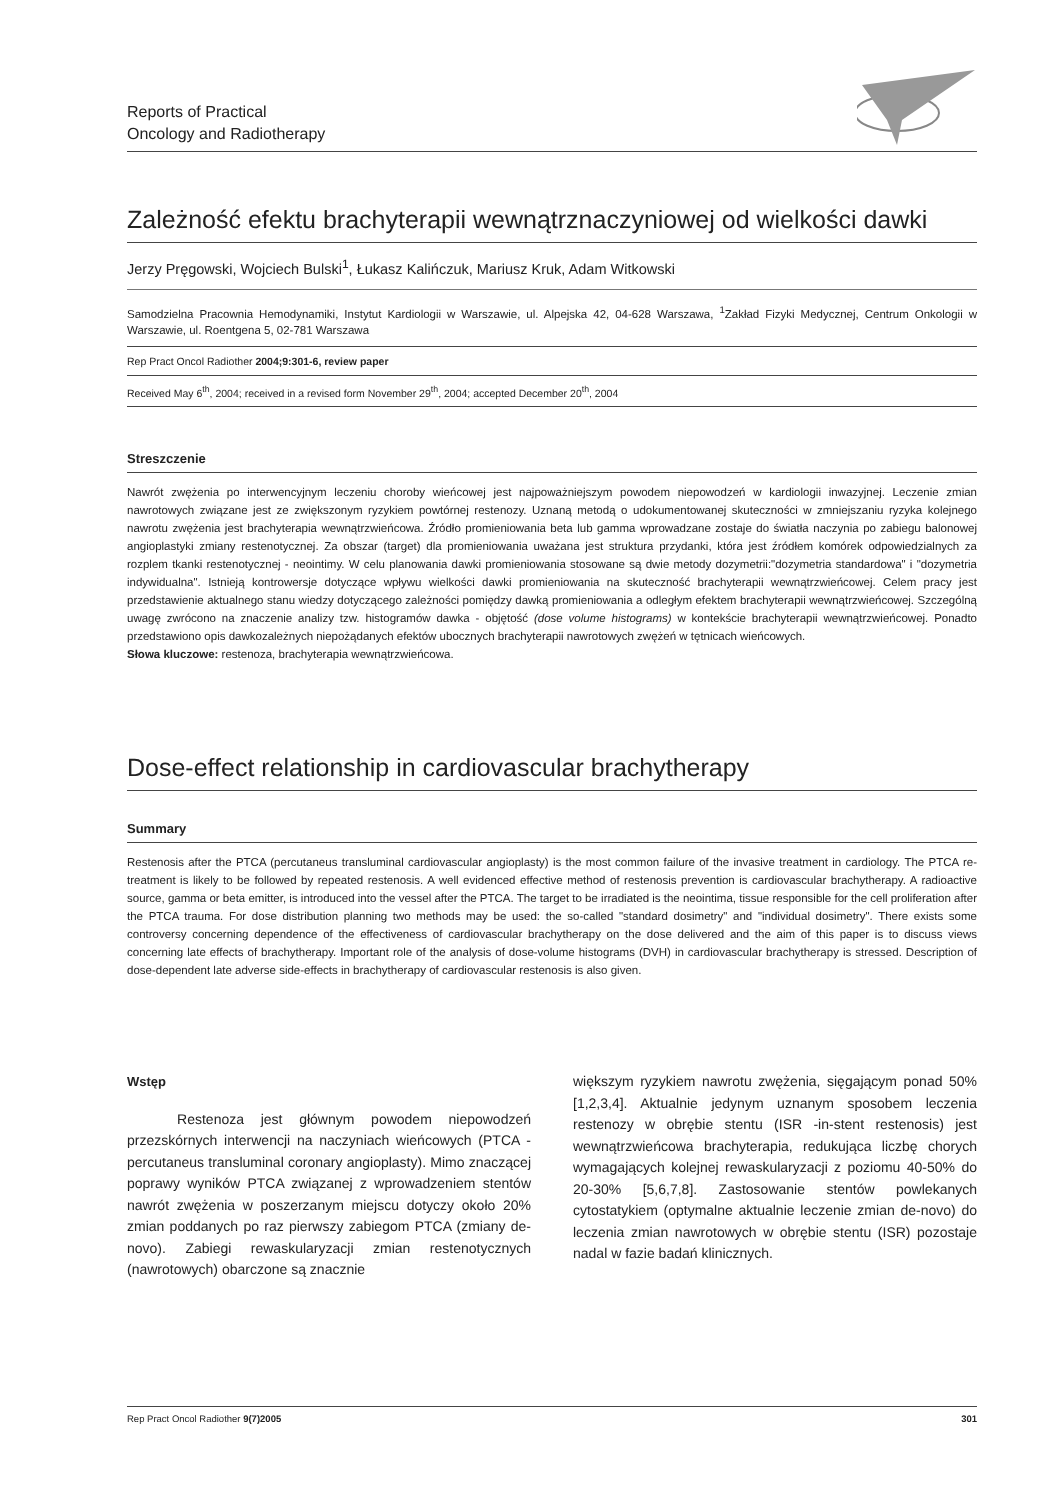Reports of Practical
Oncology and Radiotherapy
Zależność efektu brachyterapii wewnątrznaczyniowej od wielkości dawki
Jerzy Pręgowski, Wojciech Bulski<sup>1</sup>, Łukasz Kalińczuk, Mariusz Kruk, Adam Witkowski
Samodzielna Pracownia Hemodynamiki, Instytut Kardiologii w Warszawie, ul. Alpejska 42, 04-628 Warszawa, <sup>1</sup>Zakład Fizyki Medycznej, Centrum Onkologii w Warszawie, ul. Roentgena 5, 02-781 Warszawa
Rep Pract Oncol Radiother 2004;9:301-6, review paper
Received May 6<sup>th</sup>, 2004; received in a revised form November 29<sup>th</sup>, 2004; accepted December 20<sup>th</sup>, 2004
Streszczenie
Nawrót zwężenia po interwencyjnym leczeniu choroby wieńcowej jest najpoważniejszym powodem niepowodzeń w kardiologii inwazyjnej. Leczenie zmian nawrotowych związane jest ze zwiększonym ryzykiem powtórnej restenozy. Uznaną metodą o udokumentowanej skuteczności w zmniejszaniu ryzyka kolejnego nawrotu zwężenia jest brachyterapia wewnątrzwieńcowa. Źródło promieniowania beta lub gamma wprowadzane zostaje do światła naczynia po zabiegu balonowej angioplastyki zmiany restenotycznej. Za obszar (target) dla promieniowania uważana jest struktura przydanki, która jest źródłem komórek odpowiedzialnych za rozplem tkanki restenotycznej - neointimy. W celu planowania dawki promieniowania stosowane są dwie metody dozymetrii:"dozymetria standardowa" i "dozymetria indywidualna". Istnieją kontrowersje dotyczące wpływu wielkości dawki promieniowania na skuteczność brachyterapii wewnątrzwieńcowej. Celem pracy jest przedstawienie aktualnego stanu wiedzy dotyczącego zależności pomiędzy dawką promieniowania a odległym efektem brachyterapii wewnątrzwieńcowej. Szczególną uwagę zwrócono na znaczenie analizy tzw. histogramów dawka - objętość (dose volume histograms) w kontekście brachyterapii wewnątrzwieńcowej. Ponadto przedstawiono opis dawkozależnych niepożądanych efektów ubocznych brachyterapii nawrotowych zwężeń w tętnicach wieńcowych.
Słowa kluczowe: restenoza, brachyterapia wewnątrzwieńcowa.
Dose-effect relationship in cardiovascular brachytherapy
Summary
Restenosis after the PTCA (percutaneus transluminal cardiovascular angioplasty) is the most common failure of the invasive treatment in cardiology. The PTCA re-treatment is likely to be followed by repeated restenosis. A well evidenced effective method of restenosis prevention is cardiovascular brachytherapy. A radioactive source, gamma or beta emitter, is introduced into the vessel after the PTCA. The target to be irradiated is the neointima, tissue responsible for the cell proliferation after the PTCA trauma. For dose distribution planning two methods may be used: the so-called "standard dosimetry" and "individual dosimetry". There exists some controversy concerning dependence of the effectiveness of cardiovascular brachytherapy on the dose delivered and the aim of this paper is to discuss views concerning late effects of brachytherapy. Important role of the analysis of dose-volume histograms (DVH) in cardiovascular brachytherapy is stressed. Description of dose-dependent late adverse side-effects in brachytherapy of cardiovascular restenosis is also given.
Wstęp
Restenoza jest głównym powodem niepowodzeń przezskórnych interwencji na naczyniach wieńcowych (PTCA - percutaneus transluminal coronary angioplasty). Mimo znaczącej poprawy wyników PTCA związanej z wprowadzeniem stentów nawrót zwężenia w poszerzanym miejscu dotyczy około 20% zmian poddanych po raz pierwszy zabiegom PTCA (zmiany de-novo). Zabiegi rewaskularyzacji zmian restenotycznych (nawrotowych) obarczone są znacznie
większym ryzykiem nawrotu zwężenia, sięgającym ponad 50% [1,2,3,4]. Aktualnie jedynym uznanym sposobem leczenia restenozy w obrębie stentu (ISR -in-stent restenosis) jest wewnątrzwieńcowa brachyterapia, redukująca liczbę chorych wymagających kolejnej rewaskularyzacji z poziomu 40-50% do 20-30% [5,6,7,8]. Zastosowanie stentów powlekanych cytostatykiem (optymalne aktualnie leczenie zmian de-novo) do leczenia zmian nawrotowych w obrębie stentu (ISR) pozostaje nadal w fazie badań klinicznych.
Rep Pract Oncol Radiother 9(7)2005 301